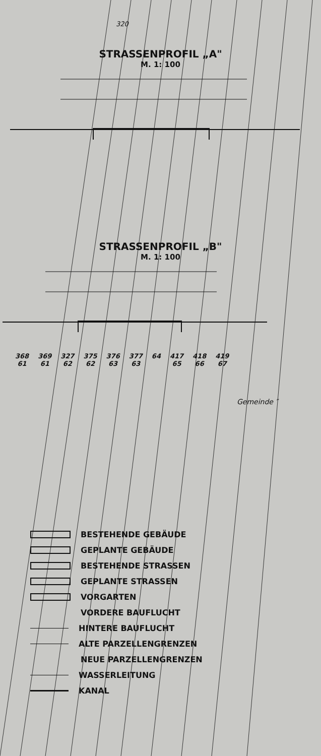320
STRASSENPROFIL „A"
M. 1: 100
STRASSENPROFIL „B"
M. 1: 100
368
61
369
61
327
62
375
62
376
63
377
63
64 417
65
418
66
419
67
Gemeinde ″
BESTEHENDE GEBÄUDE
GEPLANTE GEBÄUDE
BESTEHENDE STRASSEN
GEPLANTE STRASSEN
VORGARTEN
VORDERE BAUFLUCHT
HINTERE BAUFLUCHT
ALTE PARZELLENGRENZEN
NEUE PARZELLENGRENZEN
WASSERLEITUNG
KANAL